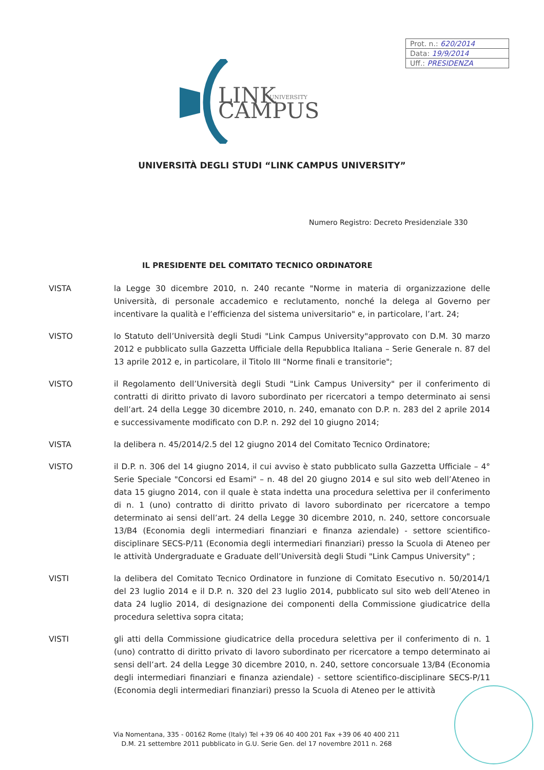Prot. n.: 620/2014
Data: 19/9/2014
Uff.: PRESIDENZA
LINK
UNIVERSITY
CAMPUS
UNIVERSITÀ DEGLI STUDI “LINK CAMPUS UNIVERSITY”
Numero Registro: Decreto Presidenziale 330
IL PRESIDENTE DEL COMITATO TECNICO ORDINATORE
VISTA la Legge 30 dicembre 2010, n. 240 recante "Norme in materia di organizzazione delle Università, di personale accademico e reclutamento, nonché la delega al Governo per incentivare la qualità e l’efficienza del sistema universitario" e, in particolare, l’art. 24;
VISTO lo Statuto dell’Università degli Studi "Link Campus University"approvato con D.M. 30 marzo 2012 e pubblicato sulla Gazzetta Ufficiale della Repubblica Italiana – Serie Generale n. 87 del 13 aprile 2012 e, in particolare, il Titolo III "Norme finali e transitorie";
VISTO il Regolamento dell’Università degli Studi "Link Campus University" per il conferimento di contratti di diritto privato di lavoro subordinato per ricercatori a tempo determinato ai sensi dell’art. 24 della Legge 30 dicembre 2010, n. 240, emanato con D.P. n. 283 del 2 aprile 2014 e successivamente modificato con D.P. n. 292 del 10 giugno 2014;
VISTA la delibera n. 45/2014/2.5 del 12 giugno 2014 del Comitato Tecnico Ordinatore;
VISTO il D.P. n. 306 del 14 giugno 2014, il cui avviso è stato pubblicato sulla Gazzetta Ufficiale – 4° Serie Speciale "Concorsi ed Esami" – n. 48 del 20 giugno 2014 e sul sito web dell’Ateneo in data 15 giugno 2014, con il quale è stata indetta una procedura selettiva per il conferimento di n. 1 (uno) contratto di diritto privato di lavoro subordinato per ricercatore a tempo determinato ai sensi dell’art. 24 della Legge 30 dicembre 2010, n. 240, settore concorsuale 13/B4 (Economia degli intermediari finanziari e finanza aziendale) - settore scientifico-disciplinare SECS-P/11 (Economia degli intermediari finanziari) presso la Scuola di Ateneo per le attività Undergraduate e Graduate dell’Università degli Studi "Link Campus University" ;
VISTI la delibera del Comitato Tecnico Ordinatore in funzione di Comitato Esecutivo n. 50/2014/1 del 23 luglio 2014 e il D.P. n. 320 del 23 luglio 2014, pubblicato sul sito web dell’Ateneo in data 24 luglio 2014, di designazione dei componenti della Commissione giudicatrice della procedura selettiva sopra citata;
VISTI gli atti della Commissione giudicatrice della procedura selettiva per il conferimento di n. 1 (uno) contratto di diritto privato di lavoro subordinato per ricercatore a tempo determinato ai sensi dell’art. 24 della Legge 30 dicembre 2010, n. 240, settore concorsuale 13/B4 (Economia degli intermediari finanziari e finanza aziendale) - settore scientifico-disciplinare SECS-P/11 (Economia degli intermediari finanziari) presso la Scuola di Ateneo per le attività
Via Nomentana, 335 - 00162 Rome (Italy) Tel +39 06 40 400 201 Fax +39 06 40 400 211
D.M. 21 settembre 2011 pubblicato in G.U. Serie Gen. del 17 novembre 2011 n. 268